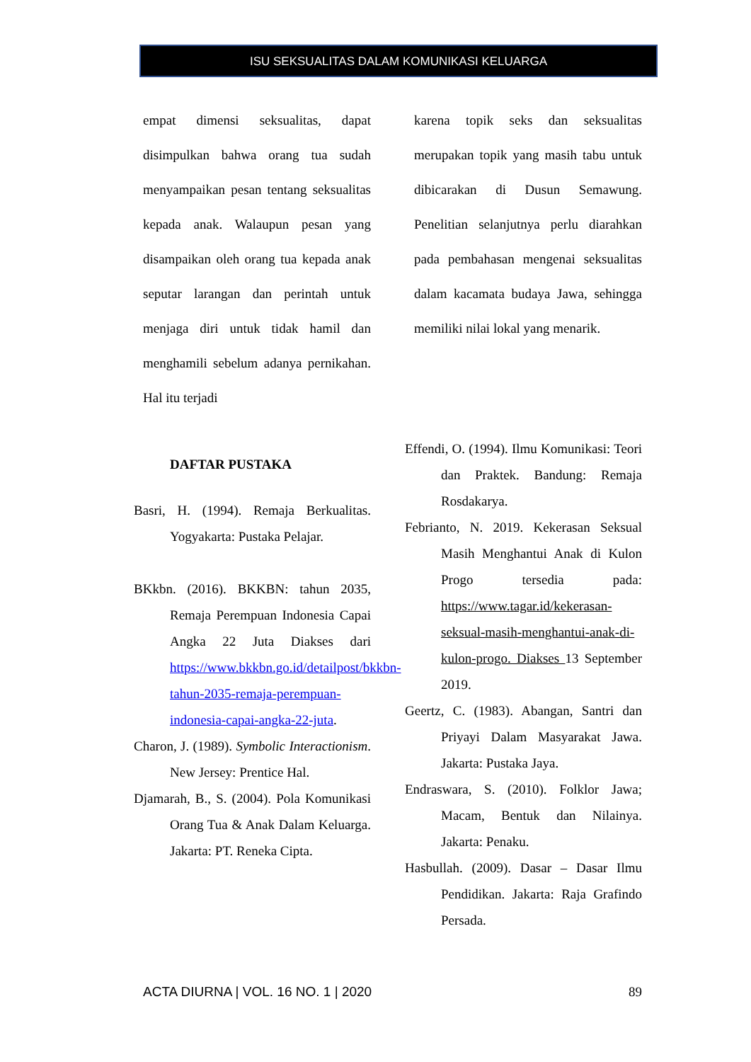ISU SEKSUALITAS DALAM KOMUNIKASI KELUARGA
empat dimensi seksualitas, dapat disimpulkan bahwa orang tua sudah menyampaikan pesan tentang seksualitas kepada anak. Walaupun pesan yang disampaikan oleh orang tua kepada anak seputar larangan dan perintah untuk menjaga diri untuk tidak hamil dan menghamili sebelum adanya pernikahan. Hal itu terjadi
karena topik seks dan seksualitas merupakan topik yang masih tabu untuk dibicarakan di Dusun Semawung. Penelitian selanjutnya perlu diarahkan pada pembahasan mengenai seksualitas dalam kacamata budaya Jawa, sehingga memiliki nilai lokal yang menarik.
DAFTAR PUSTAKA
Basri, H. (1994). Remaja Berkualitas. Yogyakarta: Pustaka Pelajar.
BKkbn. (2016). BKKBN: tahun 2035, Remaja Perempuan Indonesia Capai Angka 22 Juta Diakses dari https://www.bkkbn.go.id/detailpost/bkkbn-tahun-2035-remaja-perempuan-indonesia-capai-angka-22-juta.
Charon, J. (1989). Symbolic Interactionism. New Jersey: Prentice Hal.
Djamarah, B., S. (2004). Pola Komunikasi Orang Tua & Anak Dalam Keluarga. Jakarta: PT. Reneka Cipta.
Effendi, O. (1994). Ilmu Komunikasi: Teori dan Praktek. Bandung: Remaja Rosdakarya.
Febrianto, N. 2019. Kekerasan Seksual Masih Menghantui Anak di Kulon Progo tersedia pada: https://www.tagar.id/kekerasan-seksual-masih-menghantui-anak-di-kulon-progo. Diakses 13 September 2019.
Geertz, C. (1983). Abangan, Santri dan Priyayi Dalam Masyarakat Jawa. Jakarta: Pustaka Jaya.
Endraswara, S. (2010). Folklor Jawa; Macam, Bentuk dan Nilainya. Jakarta: Penaku.
Hasbullah. (2009). Dasar – Dasar Ilmu Pendidikan. Jakarta: Raja Grafindo Persada.
ACTA DIURNA | VOL. 16 NO. 1 | 2020 89